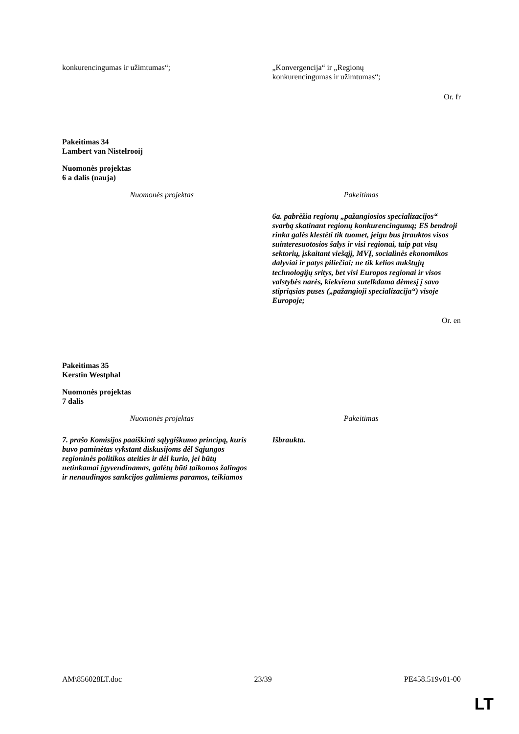| konkurencingumas ir užimtumas“; | „Konvergencija“ ir „Regionų konkurencingumas ir užimtumas“; |
Or. fr
Pakeitimas 34
Lambert van Nistelrooij
Nuomonės projektas
6 a dalis (nauja)
| Nuomonės projektas | Pakeitimas |
| --- | --- |
| | 6a. pabrėžia regionų „pažangiosios specializacijos“ svarbą skatinant regionų konkurencingumą; ES bendroji rinka galės klestėti tik tuomet, jeigu bus įtrauktos visos suinteresuotosios šalys ir visi regionai, taip pat visų sektorių, įskaitant viešąjį, MVĮ, socialinės ekonomikos dalyviai ir patys piliečiai; ne tik kelios aukštųjų technologijų sritys, bet visi Europos regionai ir visos valstybės narės, kiekviena sutelkdama dėmesį į savo stipriąsias puses („pažangioji specializacija“) visoje Europoje; |
Or. en
Pakeitimas 35
Kerstin Westphal
Nuomonės projektas
7 dalis
| Nuomonės projektas | Pakeitimas |
| --- | --- |
| 7. prašo Komisijos paaiškinti sąlygiškumo principą, kuris buvo paminėtas vykstant diskusijoms dėl Sąjungos regioninės politikos ateities ir dėl kurio, jei būtų netinkamai įgyvendinamas, galėtų būti taikomos žalingos ir nenaudingos sankcijos galimiems paramos, teikiamos | Išbraukta. |
AM\856028LT.doc 23/39 PE458.519v01-00
LT